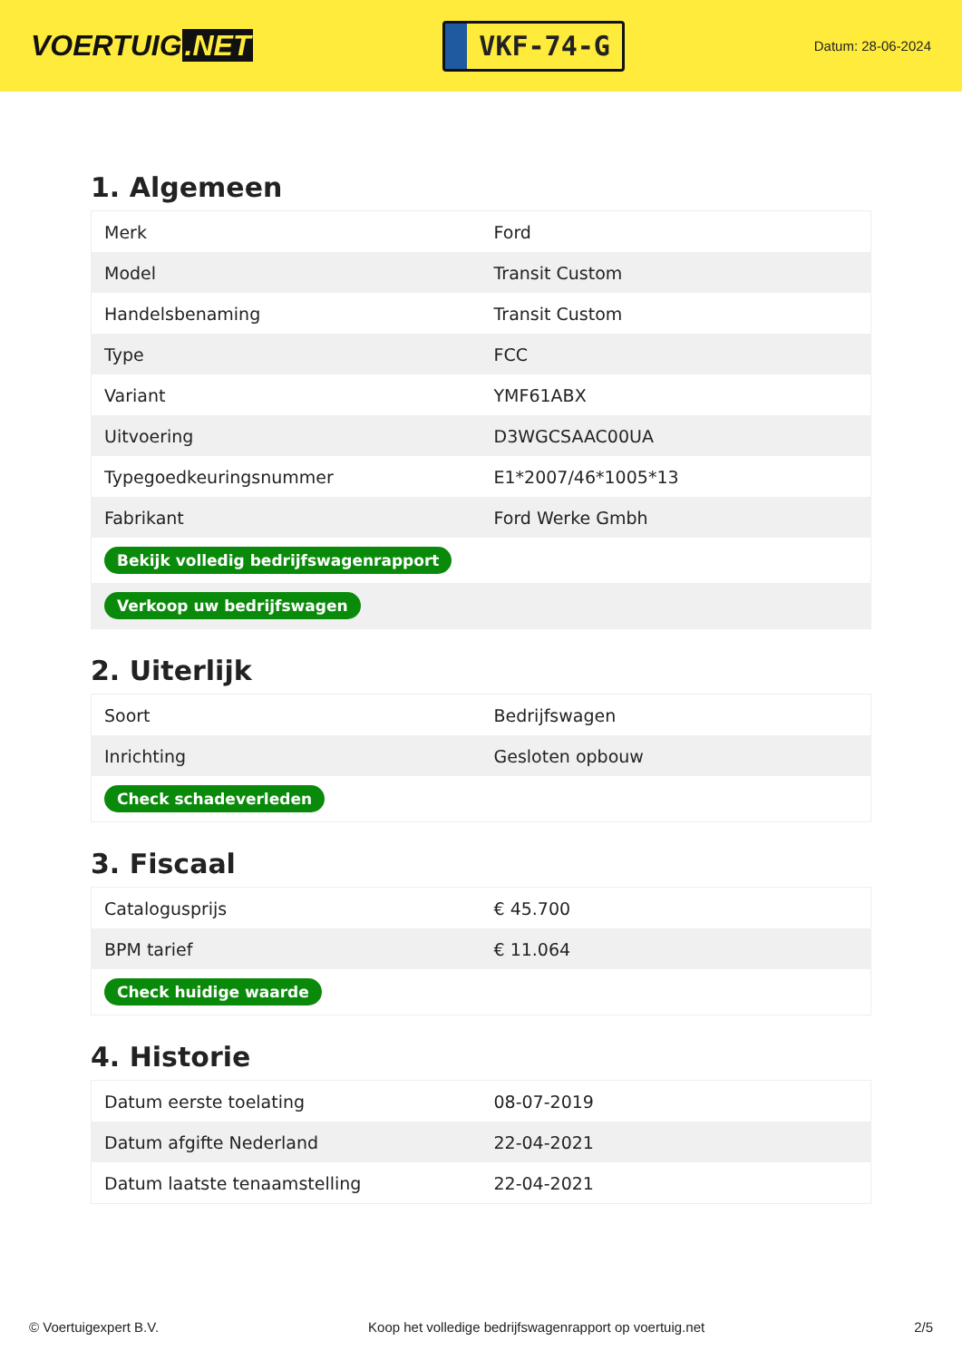VOERTUIG.NET
VKF-74-G
Datum: 28-06-2024
1. Algemeen
| Merk | Ford |
| Model | Transit Custom |
| Handelsbenaming | Transit Custom |
| Type | FCC |
| Variant | YMF61ABX |
| Uitvoering | D3WGCSAAC00UA |
| Typegoedkeuringsnummer | E1*2007/46*1005*13 |
| Fabrikant | Ford Werke Gmbh |
| Bekijk volledig bedrijfswagenrapport | |
| Verkoop uw bedrijfswagen | |
2. Uiterlijk
| Soort | Bedrijfswagen |
| Inrichting | Gesloten opbouw |
| Check schadeverleden | |
3. Fiscaal
| Catalogusprijs | € 45.700 |
| BPM tarief | € 11.064 |
| Check huidige waarde | |
4. Historie
| Datum eerste toelating | 08-07-2019 |
| Datum afgifte Nederland | 22-04-2021 |
| Datum laatste tenaamstelling | 22-04-2021 |
© Voertuigexpert B.V. Koop het volledige bedrijfswagenrapport op voertuig.net 2/5